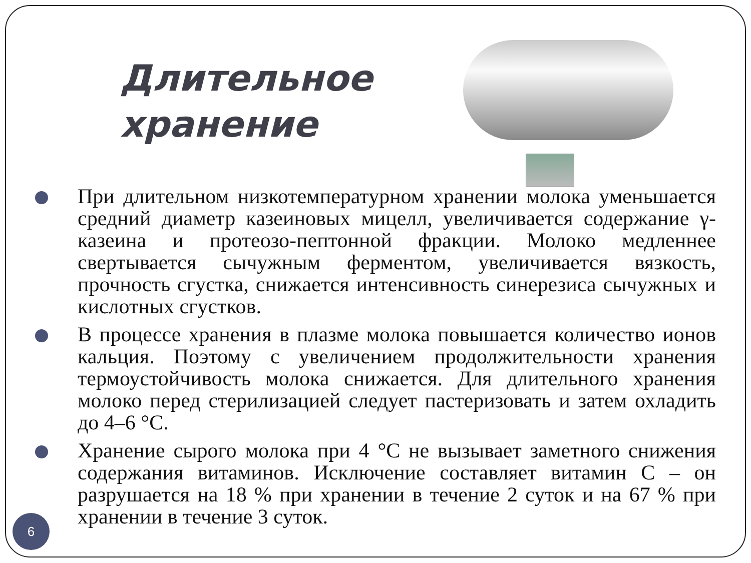Длительное хранение
При длительном низкотемпературном хранении молока уменьшается средний диаметр казеиновых мицелл, увеличивается содержание γ-казеина и протеозо-пептонной фракции. Молоко медленнее свертывается сычужным ферментом, увеличивается вязкость, прочность сгустка, снижается интенсивность синерезиса сычужных и кислотных сгустков.
В процессе хранения в плазме молока повышается количество ионов кальция. Поэтому с увеличением продолжительности хранения термоустойчивость молока снижается. Для длительного хранения молоко перед стерилизацией следует пастеризовать и затем охладить до 4–6 °С.
Хранение сырого молока при 4 °С не вызывает заметного снижения содержания витаминов. Исключение составляет витамин С – он разрушается на 18 % при хранении в течение 2 суток и на 67 % при хранении в течение 3 суток.
6